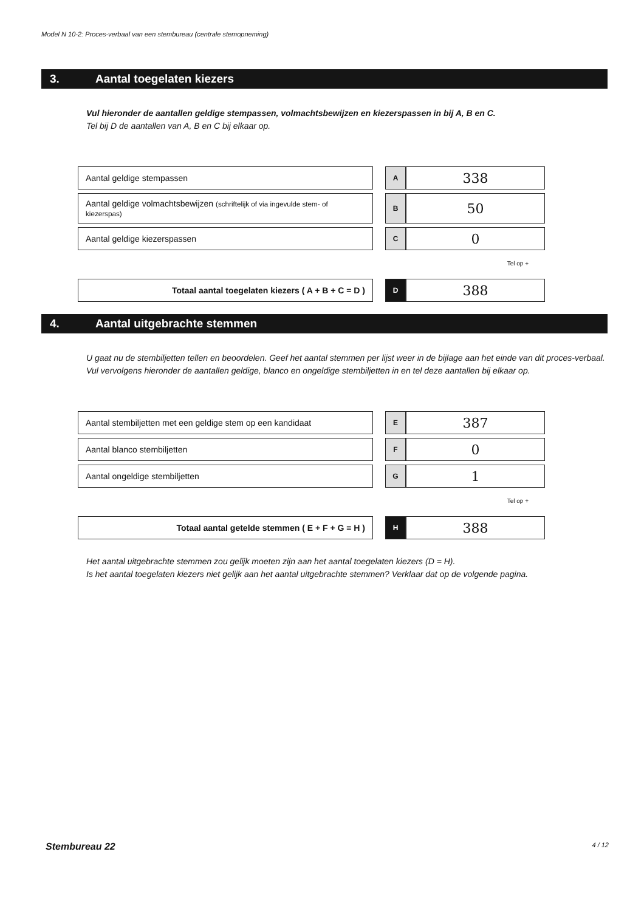Model N 10-2: Proces-verbaal van een stembureau (centrale stemopneming)
3. Aantal toegelaten kiezers
Vul hieronder de aantallen geldige stempassen, volmachtsbewijzen en kiezerspassen in bij A, B en C.
Tel bij D de aantallen van A, B en C bij elkaar op.
| Aantal geldige stempassen | | A | 338 |
| Aantal geldige volmachtsbewijzen (schriftelijk of via ingevulde stem- of kiezerspas) | | B | 50 |
| Aantal geldige kiezerspassen | | C | 0 |
Tel op +
| Totaal aantal toegelaten kiezers ( A + B + C = D ) | | D | 388 |
4. Aantal uitgebrachte stemmen
U gaat nu de stembiljetten tellen en beoordelen. Geef het aantal stemmen per lijst weer in de bijlage aan het einde van dit proces-verbaal.
Vul vervolgens hieronder de aantallen geldige, blanco en ongeldige stembiljetten in en tel deze aantallen bij elkaar op.
| Aantal stembiljetten met een geldige stem op een kandidaat | | E | 387 |
| Aantal blanco stembiljetten | | F | 0 |
| Aantal ongeldige stembiljetten | | G | 1 |
Tel op +
| Totaal aantal getelde stemmen ( E + F + G = H ) | | H | 388 |
Het aantal uitgebrachte stemmen zou gelijk moeten zijn aan het aantal toegelaten kiezers (D = H).
Is het aantal toegelaten kiezers niet gelijk aan het aantal uitgebrachte stemmen? Verklaar dat op de volgende pagina.
Stembureau 22 4 / 12